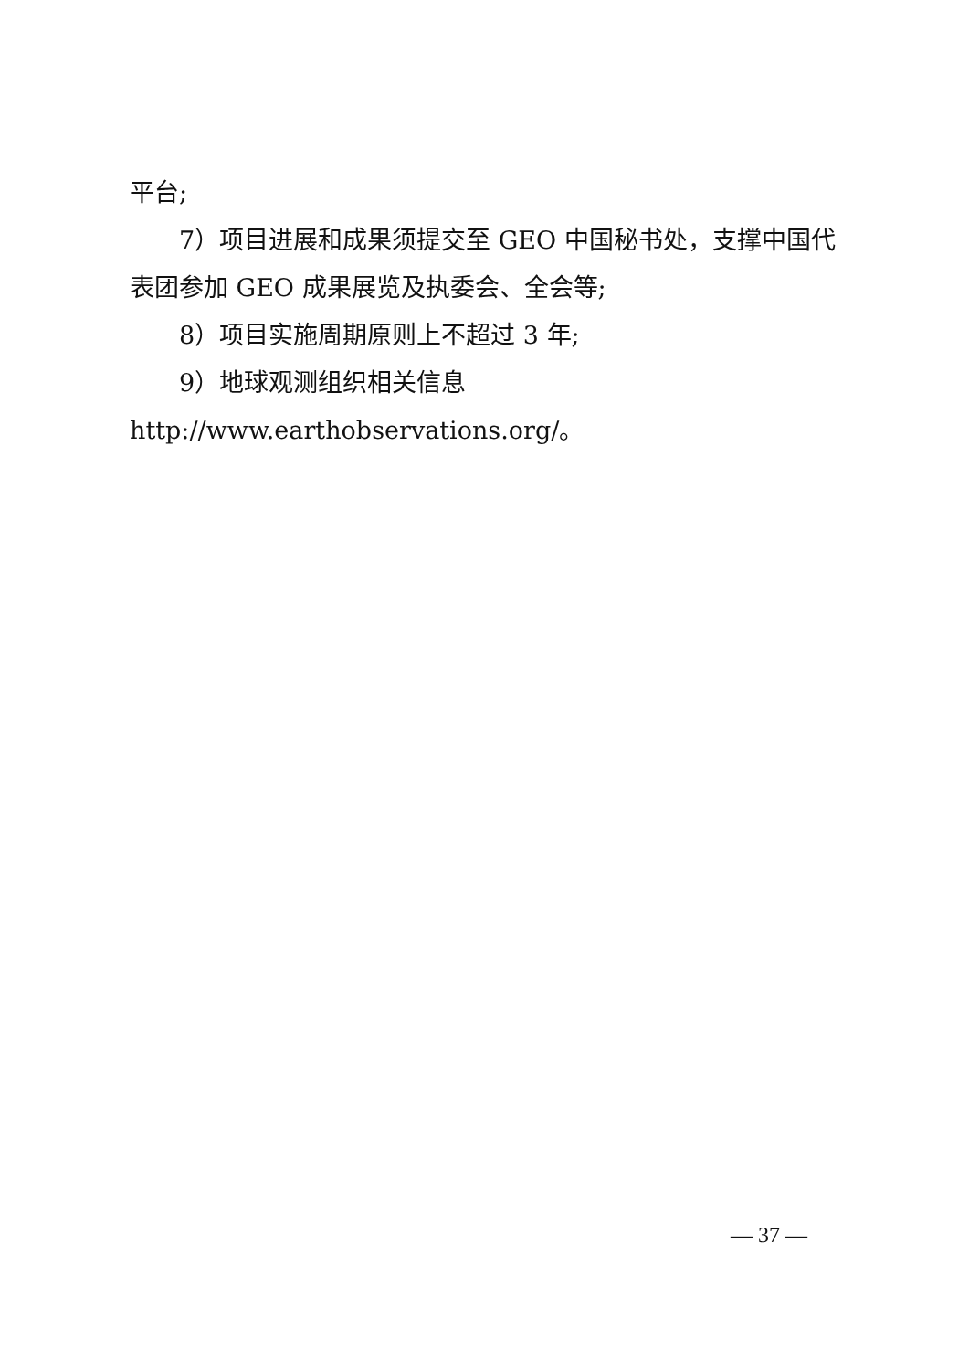平台;
7）项目进展和成果须提交至 GEO 中国秘书处，支撑中国代表团参加 GEO 成果展览及执委会、全会等;
8）项目实施周期原则上不超过 3 年;
9）地球观测组织相关信息 http://www.earthobservations.org/。
— 37 —